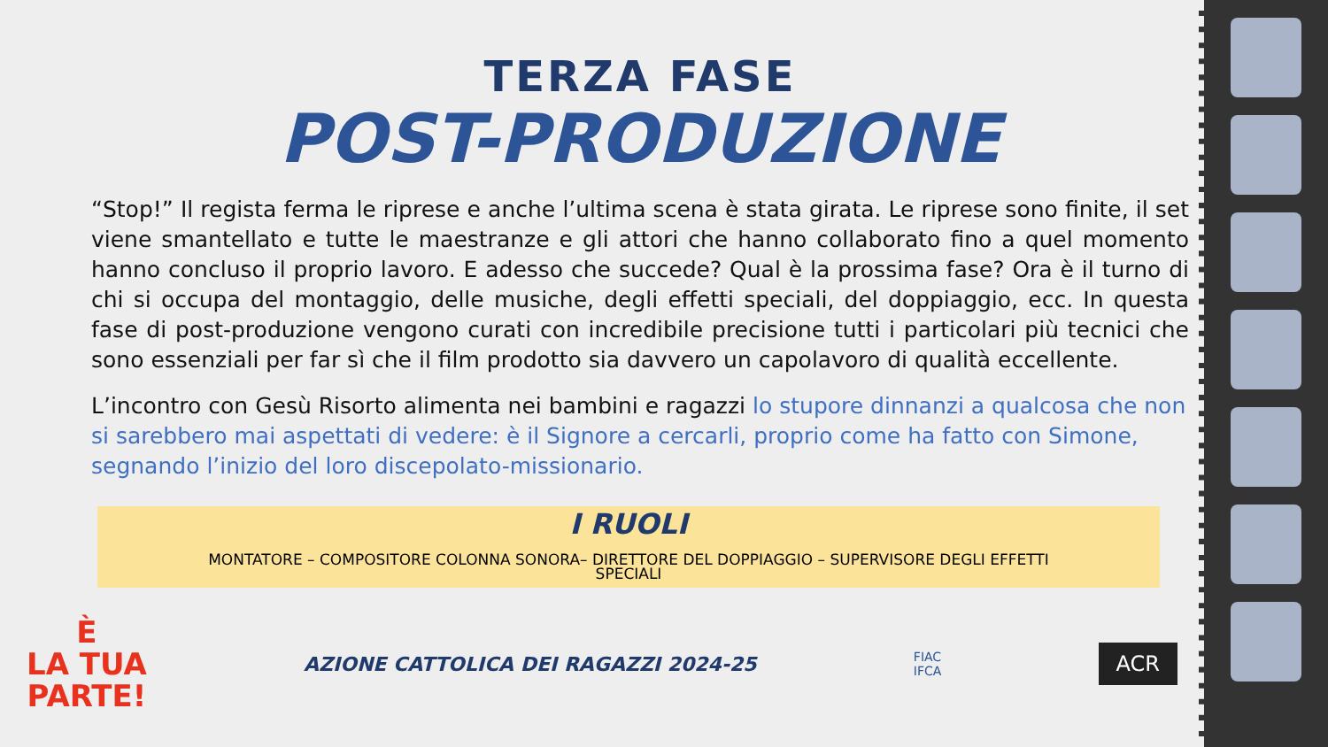TERZA FASE
POST-PRODUZIONE
“Stop!” Il regista ferma le riprese e anche l’ultima scena è stata girata. Le riprese sono finite, il set viene smantellato e tutte le maestranze e gli attori che hanno collaborato fino a quel momento hanno concluso il proprio lavoro. E adesso che succede? Qual è la prossima fase? Ora è il turno di chi si occupa del montaggio, delle musiche, degli effetti speciali, del doppiaggio, ecc. In questa fase di post-produzione vengono curati con incredibile precisione tutti i particolari più tecnici che sono essenziali per far sì che il film prodotto sia davvero un capolavoro di qualità eccellente.
L’incontro con Gesù Risorto alimenta nei bambini e ragazzi lo stupore dinnanzi a qualcosa che non si sarebbero mai aspettati di vedere: è il Signore a cercarli, proprio come ha fatto con Simone, segnando l’inizio del loro discepolato-missionario.
I RUOLI
MONTATORE – COMPOSITORE COLONNA SONORA– DIRETTORE DEL DOPPIAGGIO – SUPERVISORE DEGLI EFFETTI
SPECIALI
È
LA TUA
PARTE!
AZIONE CATTOLICA DEI RAGAZZI 2024-25
FIAC
IFCA
ACR